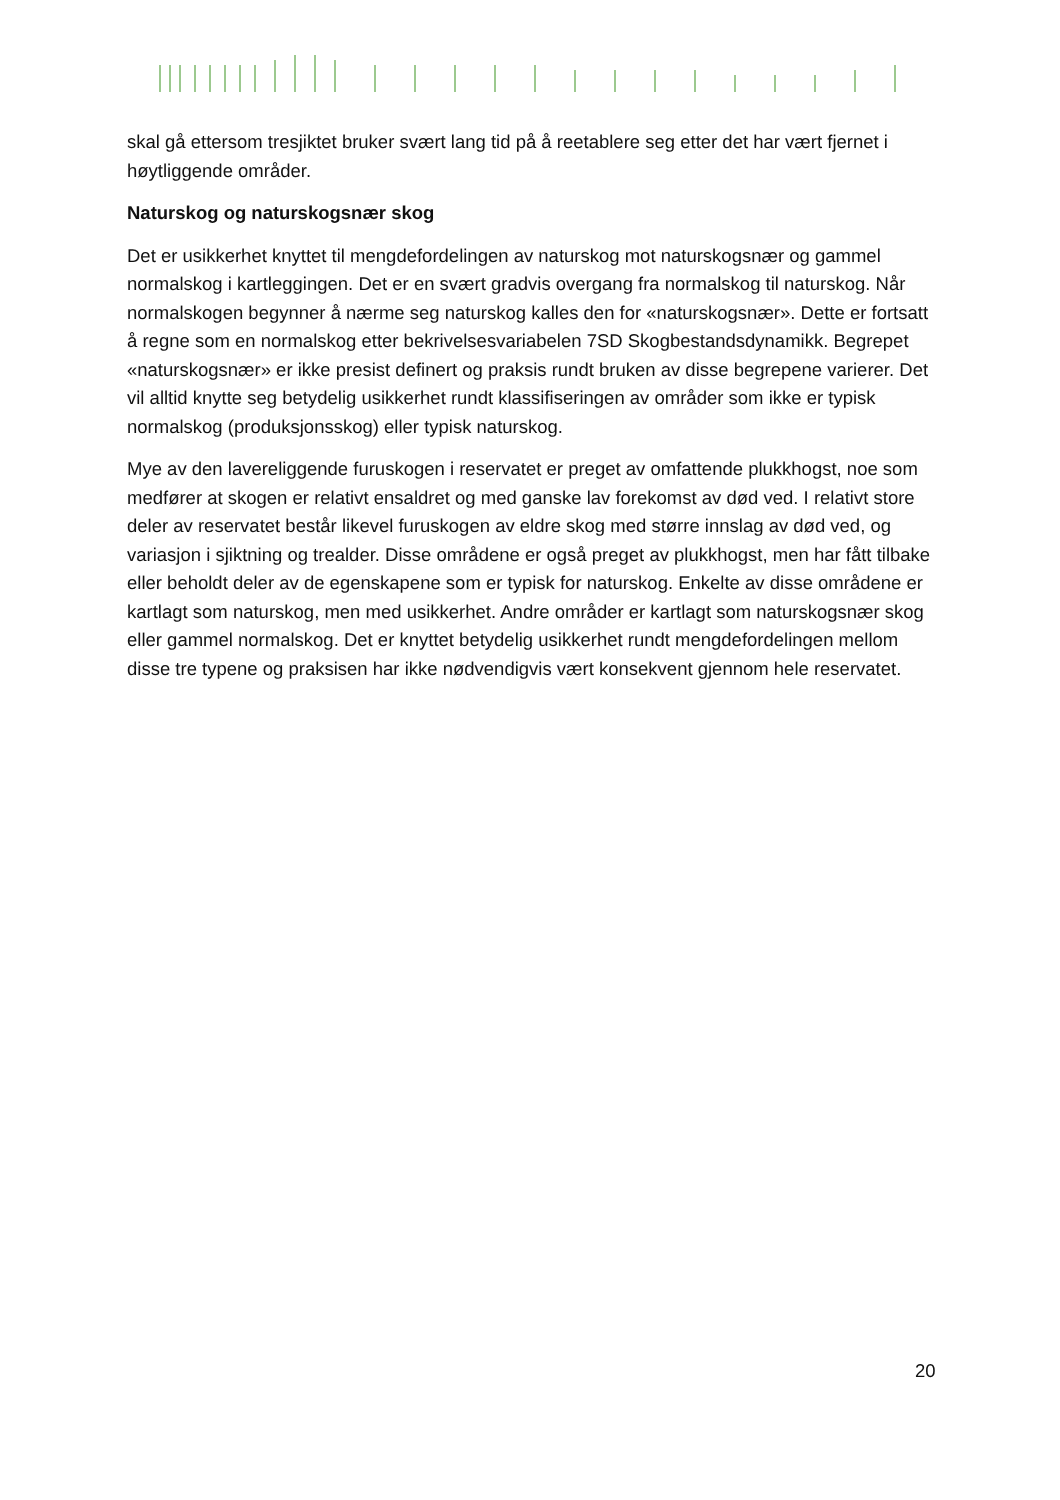skal gå ettersom tresjiktet bruker svært lang tid på å reetablere seg etter det har vært fjernet i høytliggende områder.
Naturskog og naturskogsnær skog
Det er usikkerhet knyttet til mengdefordelingen av naturskog mot naturskogsnær og gammel normalskog i kartleggingen. Det er en svært gradvis overgang fra normalskog til naturskog. Når normalskogen begynner å nærme seg naturskog kalles den for «naturskogsnær». Dette er fortsatt å regne som en normalskog etter bekrivelsesvariabelen 7SD Skogbestandsdynamikk. Begrepet «naturskogsnær» er ikke presist definert og praksis rundt bruken av disse begrepene varierer. Det vil alltid knytte seg betydelig usikkerhet rundt klassifiseringen av områder som ikke er typisk normalskog (produksjonsskog) eller typisk naturskog.
Mye av den lavereliggende furuskogen i reservatet er preget av omfattende plukkhogst, noe som medfører at skogen er relativt ensaldret og med ganske lav forekomst av død ved. I relativt store deler av reservatet består likevel furuskogen av eldre skog med større innslag av død ved, og variasjon i sjiktning og trealder. Disse områdene er også preget av plukkhogst, men har fått tilbake eller beholdt deler av de egenskapene som er typisk for naturskog. Enkelte av disse områdene er kartlagt som naturskog, men med usikkerhet. Andre områder er kartlagt som naturskogsnær skog eller gammel normalskog. Det er knyttet betydelig usikkerhet rundt mengdefordelingen mellom disse tre typene og praksisen har ikke nødvendigvis vært konsekvent gjennom hele reservatet.
20